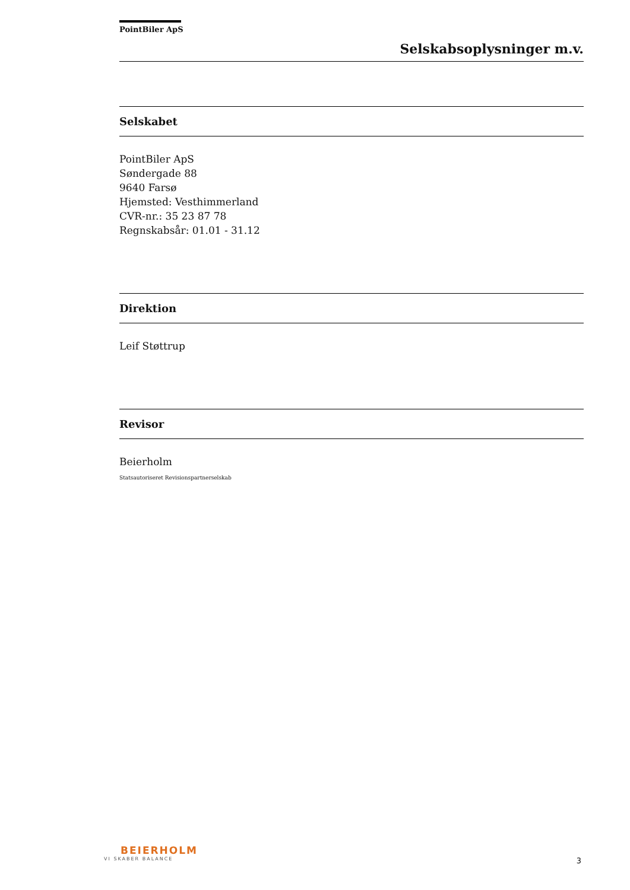PointBiler ApS
Selskabsoplysninger m.v.
Selskabet
PointBiler ApS
Søndergade 88
9640 Farsø
Hjemsted: Vesthimmerland
CVR-nr.: 35 23 87 78
Regnskabsår: 01.01 - 31.12
Direktion
Leif Støttrup
Revisor
Beierholm
Statsautoriseret Revisionspartnerselskab
BEIERHOLM
VI SKABER BALANCE
3